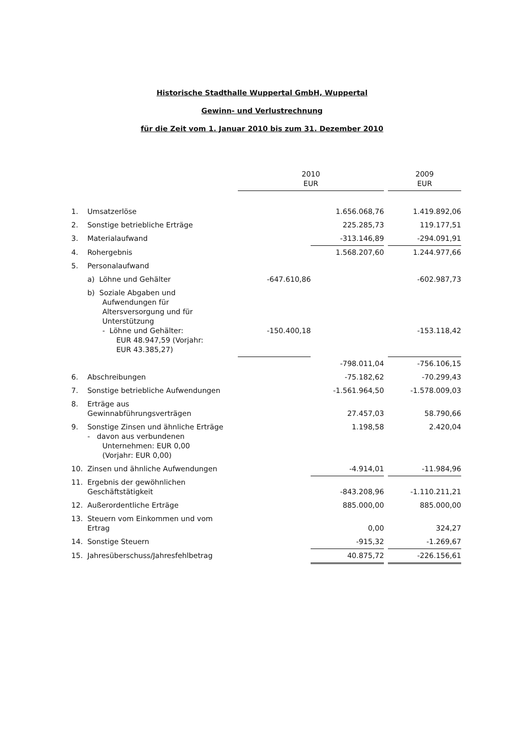Historische Stadthalle Wuppertal GmbH, Wuppertal
Gewinn- und Verlustrechnung
für die Zeit vom 1. Januar 2010 bis zum 31. Dezember 2010
| | | 2010 EUR | | | 2009 EUR |
| 1. | Umsatzerlöse | | 1.656.068,76 | | 1.419.892,06 |
| 2. | Sonstige betriebliche Erträge | | 225.285,73 | | 119.177,51 |
| 3. | Materialaufwand | | -313.146,89 | | -294.091,91 |
| 4. | Rohergebnis | | 1.568.207,60 | | 1.244.977,66 |
| 5. | Personalaufwand | | | | |
| | a) Löhne und Gehälter | -647.610,86 | | | -602.987,73 |
| | b) Soziale Abgaben und Aufwendungen für Altersversorgung und für Unterstützung - Löhne und Gehälter: EUR 48.947,59 (Vorjahr: EUR 43.385,27) | -150.400,18 | | | -153.118,42 |
| | | | -798.011,04 | | -756.106,15 |
| 6. | Abschreibungen | | -75.182,62 | | -70.299,43 |
| 7. | Sonstige betriebliche Aufwendungen | | -1.561.964,50 | | -1.578.009,03 |
| 8. | Erträge aus Gewinnabführungsverträgen | | 27.457,03 | | 58.790,66 |
| 9. | Sonstige Zinsen und ähnliche Erträge - davon aus verbundenen Unternehmen: EUR 0,00 (Vorjahr: EUR 0,00) | | 1.198,58 | | 2.420,04 |
| 10. | Zinsen und ähnliche Aufwendungen | | -4.914,01 | | -11.984,96 |
| 11. | Ergebnis der gewöhnlichen Geschäftstätigkeit | | -843.208,96 | | -1.110.211,21 |
| 12. | Außerordentliche Erträge | | 885.000,00 | | 885.000,00 |
| 13. | Steuern vom Einkommen und vom Ertrag | | 0,00 | | 324,27 |
| 14. | Sonstige Steuern | | -915,32 | | -1.269,67 |
| 15. | Jahresüberschuss/Jahresfehlbetrag | | 40.875,72 | | -226.156,61 |